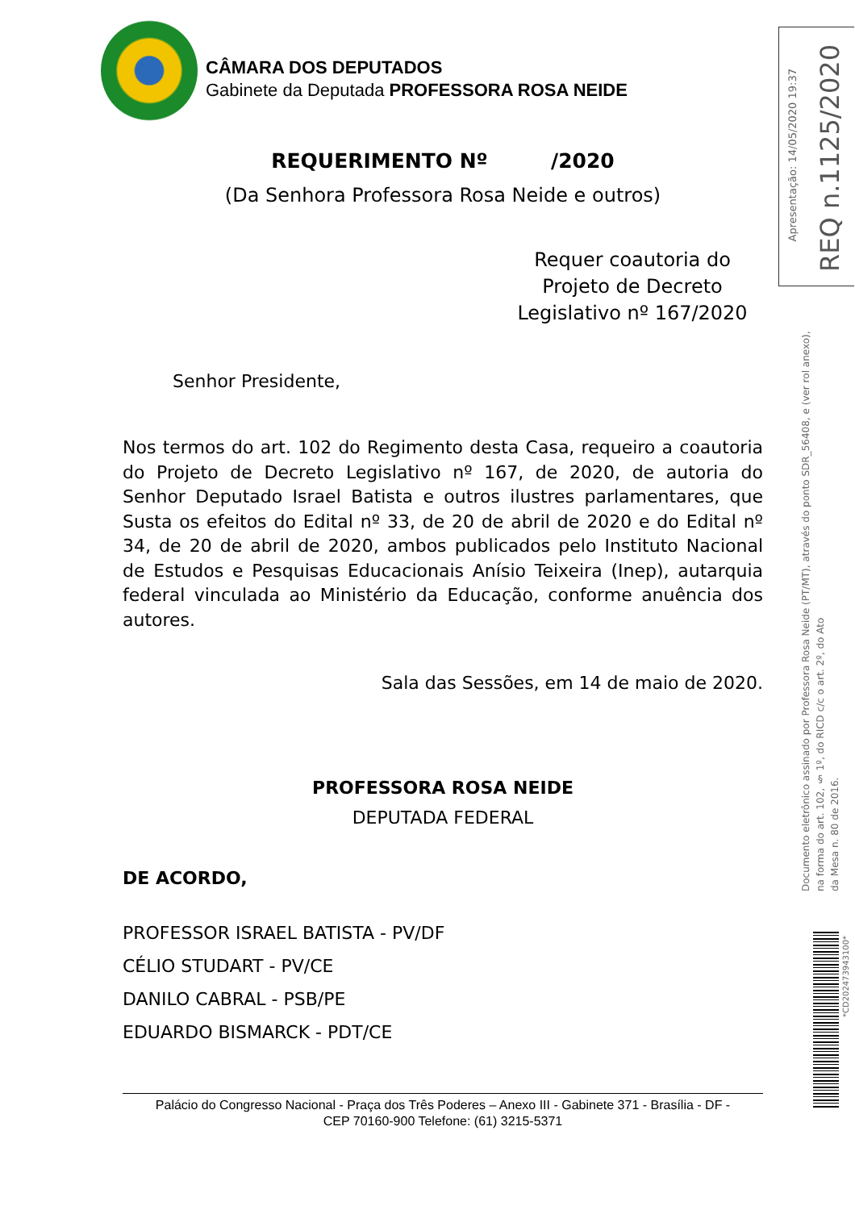CÂMARA DOS DEPUTADOS
Gabinete da Deputada PROFESSORA ROSA NEIDE
Apresentação: 14/05/2020 19:37
REQ n.1125/2020
Documento eletrônico assinado por Professora Rosa Neide (PT/MT), através do ponto SDR_56408, e (ver rol anexo),
na forma do art. 102, § 1º, do RICD c/c o art. 2º, do Ato
da Mesa n. 80 de 2016.
*CD202473943100*
REQUERIMENTO Nº /2020
(Da Senhora Professora Rosa Neide e outros)
Requer coautoria do Projeto de Decreto Legislativo nº 167/2020
Senhor Presidente,
Nos termos do art. 102 do Regimento desta Casa, requeiro a coautoria do Projeto de Decreto Legislativo nº 167, de 2020, de autoria do Senhor Deputado Israel Batista e outros ilustres parlamentares, que Susta os efeitos do Edital nº 33, de 20 de abril de 2020 e do Edital nº 34, de 20 de abril de 2020, ambos publicados pelo Instituto Nacional de Estudos e Pesquisas Educacionais Anísio Teixeira (Inep), autarquia federal vinculada ao Ministério da Educação, conforme anuência dos autores.
Sala das Sessões, em 14 de maio de 2020.
PROFESSORA ROSA NEIDE
DEPUTADA FEDERAL
DE ACORDO,
PROFESSOR ISRAEL BATISTA - PV/DF
CÉLIO STUDART - PV/CE
DANILO CABRAL - PSB/PE
EDUARDO BISMARCK - PDT/CE
Palácio do Congresso Nacional - Praça dos Três Poderes – Anexo III - Gabinete 371 - Brasília - DF -
CEP 70160-900 Telefone: (61) 3215-5371